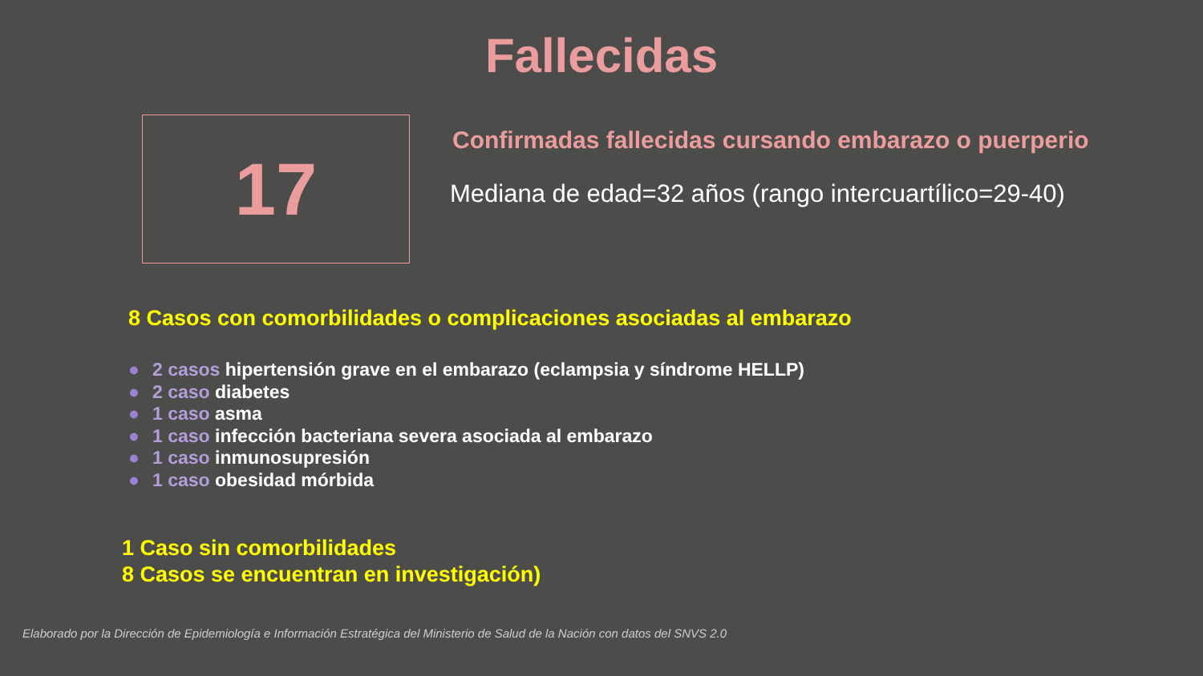Fallecidas
17
Confirmadas fallecidas cursando embarazo o puerperio
Mediana de edad=32 años (rango intercuartílico=29-40)
8 Casos con comorbilidades o complicaciones asociadas al embarazo
● 2 casos hipertensión grave en el embarazo (eclampsia y síndrome HELLP)
● 2 caso diabetes
● 1 caso asma
● 1 caso infección bacteriana severa asociada al embarazo
● 1 caso inmunosupresión
● 1 caso obesidad mórbida
1 Caso sin comorbilidades
8 Casos se encuentran en investigación)
Elaborado por la Dirección de Epidemiología e Información Estratégica del Ministerio de Salud de la Nación con datos del SNVS 2.0